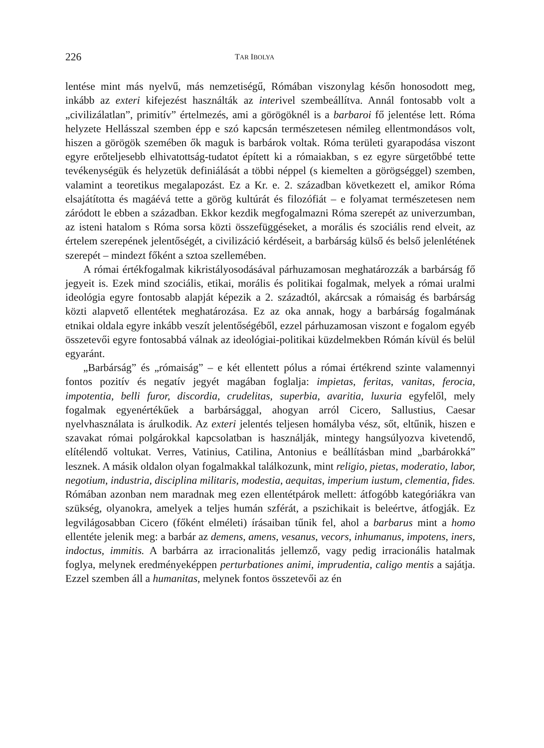226 TAR IBOLYA
lentése mint más nyelvű, más nemzetiségű, Rómában viszonylag későn honosodott meg, inkább az exteri kifejezést használták az interivel szembeállítva. Annál fontosabb volt a „civilizálatlan”, primitív” értelmezés, ami a görögöknél is a barbaroi fő jelentése lett. Róma helyzete Hellásszal szemben épp e szó kapcsán természetesen némileg ellentmondásos volt, hiszen a görögök szemében ők maguk is barbárok voltak. Róma területi gyarapodása viszont egyre erőteljesebb elhivatottság-tudatot épített ki a rómaiakban, s ez egyre sürgetőbbé tette tevékenységük és helyzetük definiálását a többi néppel (s kiemelten a görögséggel) szemben, valamint a teoretikus megalapozást. Ez a Kr. e. 2. században következett el, amikor Róma elsajátította és magáévá tette a görög kultúrát és filozófiát – e folyamat természetesen nem záródott le ebben a században. Ekkor kezdik megfogalmazni Róma szerepét az univerzumban, az isteni hatalom s Róma sorsa közti összefüggéseket, a morális és szociális rend elveit, az értelem szerepének jelentőségét, a civilizáció kérdéseit, a barbárság külső és belső jelenlétének szerepét – mindezt főként a sztoa szellemében.
A római értékfogalmak kikristályosodásával párhuzamosan meghatározzák a barbárság fő jegyeit is. Ezek mind szociális, etikai, morális és politikai fogalmak, melyek a római uralmi ideológia egyre fontosabb alapját képezik a 2. századtól, akárcsak a rómaiság és barbárság közti alapvető ellentétek meghatározása. Ez az oka annak, hogy a barbárság fogalmának etnikai oldala egyre inkább veszít jelentőségéből, ezzel párhuzamosan viszont e fogalom egyéb összetevői egyre fontosabbá válnak az ideológiai-politikai küzdelmekben Rómán kívül és belül egyaránt.
„Barbárság” és „rómaiság” – e két ellentett pólus a római értékrend szinte valamennyi fontos pozitív és negatív jegyét magában foglalja: impietas, feritas, vanitas, ferocia, impotentia, belli furor, discordia, crudelitas, superbia, avaritia, luxuria egyfelől, mely fogalmak egyenértékűek a barbársággal, ahogyan arról Cicero, Sallustius, Caesar nyelvhasználata is árulkodik. Az exteri jelentés teljesen homályba vész, sőt, eltűnik, hiszen e szavakat római polgárokkal kapcsolatban is használják, mintegy hangsúlyozva kivetendő, elítélendő voltukat. Verres, Vatinius, Catilina, Antonius e beállításban mind „barbárokká” lesznek. A másik oldalon olyan fogalmakkal találkozunk, mint religio, pietas, moderatio, labor, negotium, industria, disciplina militaris, modestia, aequitas, imperium iustum, clementia, fides. Rómában azonban nem maradnak meg ezen ellentétpárok mellett: átfogóbb kategóriákra van szükség, olyanokra, amelyek a teljes humán szférát, a pszichikait is beleértve, átfogják. Ez legvilágosabban Cicero (főként elméleti) írásaiban tűnik fel, ahol a barbarus mint a homo ellentéte jelenik meg: a barbár az demens, amens, vesanus, vecors, inhumanus, impotens, iners, indoctus, immitis. A barbárra az irracionalitás jellemző, vagy pedig irracionális hatalmak foglya, melynek eredményeképpen perturbationes animi, imprudentia, caligo mentis a sajátja. Ezzel szemben áll a humanitas, melynek fontos összetevői az én